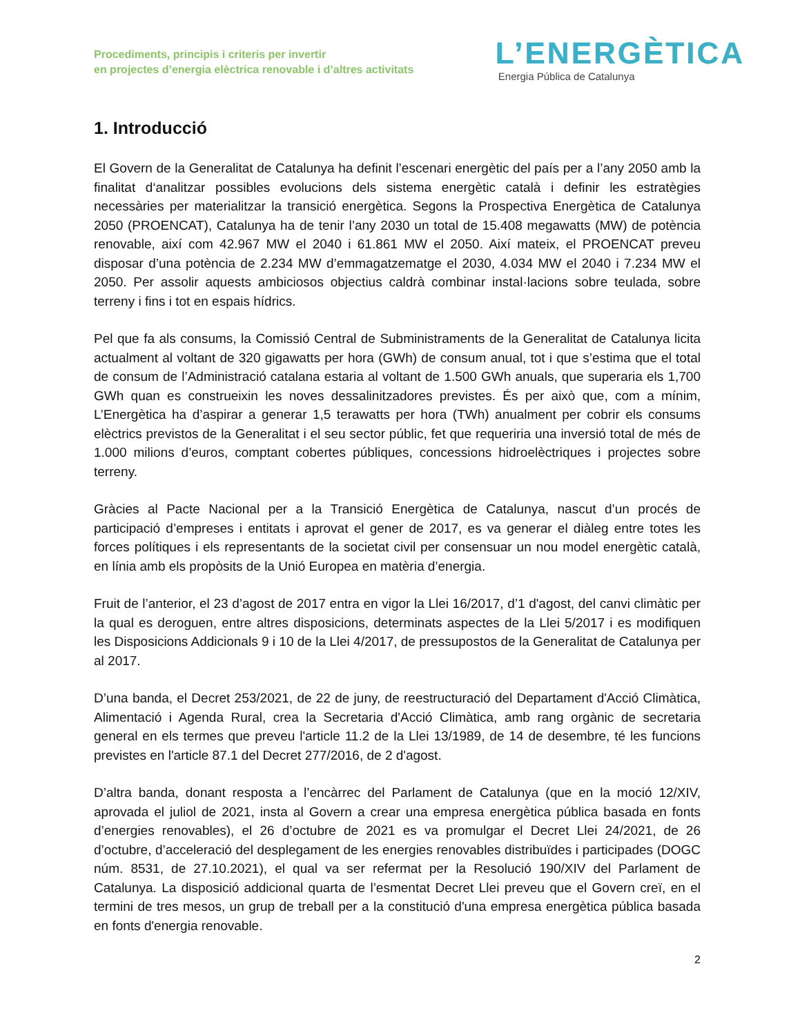Procediments, principis i criteris per invertir
en projectes d’energia elèctrica renovable i d’altres activitats
L’ENERGÈTICA
Energia Pública de Catalunya
1. Introducció
El Govern de la Generalitat de Catalunya ha definit l’escenari energètic del país per a l’any 2050 amb la finalitat d‘analitzar possibles evolucions dels sistema energètic català i definir les estratègies necessàries per materialitzar la transició energètica. Segons la Prospectiva Energètica de Catalunya 2050 (PROENCAT), Catalunya ha de tenir l’any 2030 un total de 15.408 megawatts (MW) de potència renovable, així com 42.967 MW el 2040 i 61.861 MW el 2050. Així mateix, el PROENCAT preveu disposar d’una potència de 2.234 MW d’emmagatzematge el 2030, 4.034 MW el 2040 i 7.234 MW el 2050. Per assolir aquests ambiciosos objectius caldrà combinar instal·lacions sobre teulada, sobre terreny i fins i tot en espais hídrics.
Pel que fa als consums, la Comissió Central de Subministraments de la Generalitat de Catalunya licita actualment al voltant de 320 gigawatts per hora (GWh) de consum anual, tot i que s’estima que el total de consum de l’Administració catalana estaria al voltant de 1.500 GWh anuals, que superaria els 1,700 GWh quan es construeixin les noves dessalinitzadores previstes. És per això que, com a mínim, L’Energètica ha d’aspirar a generar 1,5 terawatts per hora (TWh) anualment per cobrir els consums elèctrics previstos de la Generalitat i el seu sector públic, fet que requeriria una inversió total de més de 1.000 milions d’euros, comptant cobertes públiques, concessions hidroelèctriques i projectes sobre terreny.
Gràcies al Pacte Nacional per a la Transició Energètica de Catalunya, nascut d’un procés de participació d’empreses i entitats i aprovat el gener de 2017, es va generar el diàleg entre totes les forces polítiques i els representants de la societat civil per consensuar un nou model energètic català, en línia amb els propòsits de la Unió Europea en matèria d’energia.
Fruit de l’anterior, el 23 d’agost de 2017 entra en vigor la Llei 16/2017, d’1 d'agost, del canvi climàtic per la qual es deroguen, entre altres disposicions, determinats aspectes de la Llei 5/2017 i es modifiquen les Disposicions Addicionals 9 i 10 de la Llei 4/2017, de pressupostos de la Generalitat de Catalunya per al 2017.
D’una banda, el Decret 253/2021, de 22 de juny, de reestructuració del Departament d'Acció Climàtica, Alimentació i Agenda Rural, crea la Secretaria d'Acció Climàtica, amb rang orgànic de secretaria general en els termes que preveu l'article 11.2 de la Llei 13/1989, de 14 de desembre, té les funcions previstes en l'article 87.1 del Decret 277/2016, de 2 d'agost.
D’altra banda, donant resposta a l’encàrrec del Parlament de Catalunya (que en la moció 12/XIV, aprovada el juliol de 2021, insta al Govern a crear una empresa energètica pública basada en fonts d’energies renovables), el 26 d’octubre de 2021 es va promulgar el Decret Llei 24/2021, de 26 d’octubre, d’acceleració del desplegament de les energies renovables distribuïdes i participades (DOGC núm. 8531, de 27.10.2021), el qual va ser refermat per la Resolució 190/XIV del Parlament de Catalunya. La disposició addicional quarta de l’esmentat Decret Llei preveu que el Govern creï, en el termini de tres mesos, un grup de treball per a la constitució d'una empresa energètica pública basada en fonts d'energia renovable.
2